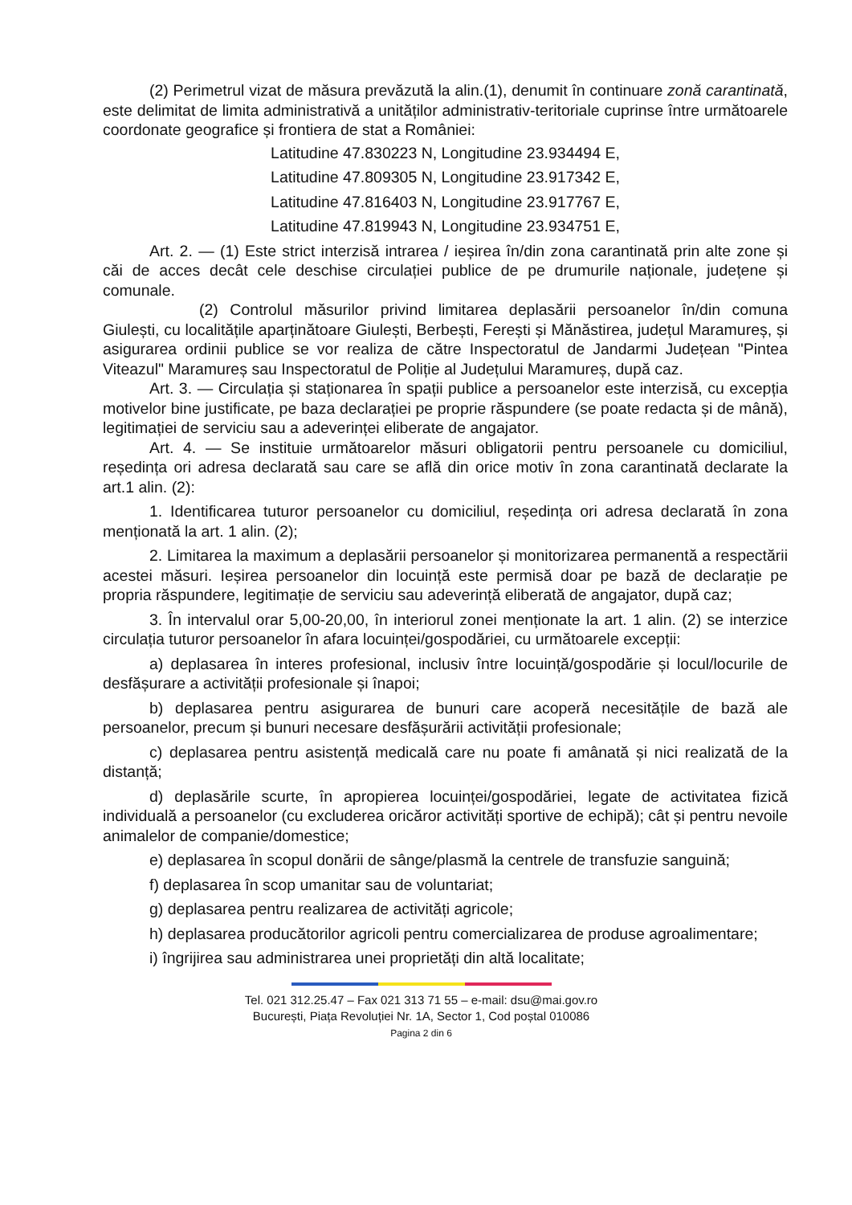(2) Perimetrul vizat de măsura prevăzută la alin.(1), denumit în continuare zonă carantinată, este delimitat de limita administrativă a unităților administrativ-teritoriale cuprinse între următoarele coordonate geografice și frontiera de stat a României:
Latitudine 47.830223 N, Longitudine 23.934494 E,
Latitudine 47.809305 N, Longitudine 23.917342 E,
Latitudine 47.816403 N, Longitudine 23.917767 E,
Latitudine 47.819943 N, Longitudine 23.934751 E,
Art. 2. — (1) Este strict interzisă intrarea / ieșirea în/din zona carantinată prin alte zone și căi de acces decât cele deschise circulației publice de pe drumurile naționale, județene și comunale.
(2) Controlul măsurilor privind limitarea deplasării persoanelor în/din comuna Giulești, cu localitățile aparținătoare Giulești, Berbești, Ferești și Mănăstirea, județul Maramureș, și asigurarea ordinii publice se vor realiza de către Inspectoratul de Jandarmi Județean "Pintea Viteazul" Maramureș sau Inspectoratul de Poliție al Județului Maramureș, după caz.
Art. 3. — Circulația și staționarea în spații publice a persoanelor este interzisă, cu excepția motivelor bine justificate, pe baza declarației pe proprie răspundere (se poate redacta și de mână), legitimației de serviciu sau a adeverinței eliberate de angajator.
Art. 4. — Se instituie următoarelor măsuri obligatorii pentru persoanele cu domiciliul, reședința ori adresa declarată sau care se află din orice motiv în zona carantinată declarate la art.1 alin. (2):
1. Identificarea tuturor persoanelor cu domiciliul, reședința ori adresa declarată în zona menționată la art. 1 alin. (2);
2. Limitarea la maximum a deplasării persoanelor și monitorizarea permanentă a respectării acestei măsuri. Ieșirea persoanelor din locuință este permisă doar pe bază de declarație pe propria răspundere, legitimație de serviciu sau adeverință eliberată de angajator, după caz;
3. În intervalul orar 5,00-20,00, în interiorul zonei menționate la art. 1 alin. (2) se interzice circulația tuturor persoanelor în afara locuinței/gospodăriei, cu următoarele excepții:
a) deplasarea în interes profesional, inclusiv între locuință/gospodărie și locul/locurile de desfășurare a activității profesionale și înapoi;
b) deplasarea pentru asigurarea de bunuri care acoperă necesitățile de bază ale persoanelor, precum și bunuri necesare desfășurării activității profesionale;
c) deplasarea pentru asistență medicală care nu poate fi amânată și nici realizată de la distanță;
d) deplasările scurte, în apropierea locuinței/gospodăriei, legate de activitatea fizică individuală a persoanelor (cu excluderea oricăror activități sportive de echipă); cât și pentru nevoile animalelor de companie/domestice;
e) deplasarea în scopul donării de sânge/plasmă la centrele de transfuzie sanguină;
f) deplasarea în scop umanitar sau de voluntariat;
g) deplasarea pentru realizarea de activități agricole;
h) deplasarea producătorilor agricoli pentru comercializarea de produse agroalimentare;
i) îngrijirea sau administrarea unei proprietăți din altă localitate;
Tel. 021 312.25.47 – Fax 021 313 71 55 – e-mail: dsu@mai.gov.ro
București, Piața Revoluției Nr. 1A, Sector 1, Cod poștal 010086
Pagina 2 din 6